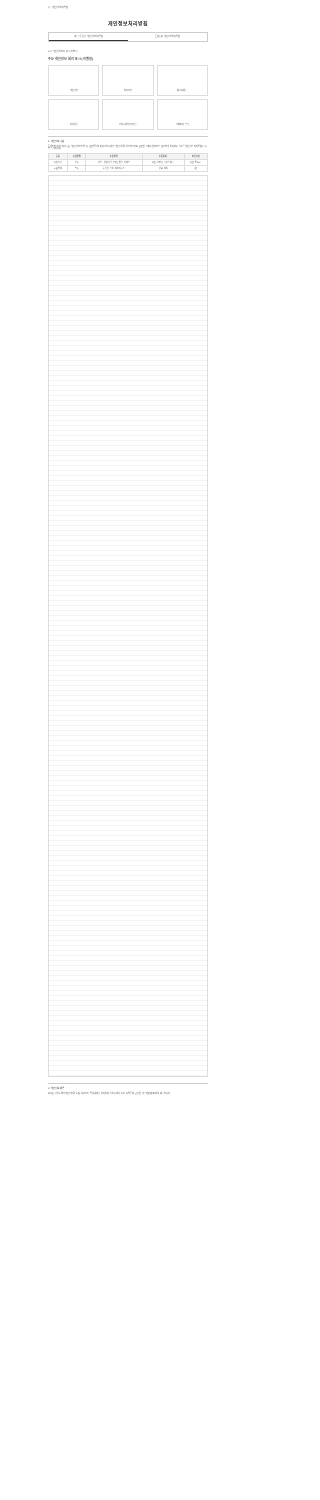홈 › 개인정보처리방침
개인정보처리방침
2차 유통분야 개인정보처리방침 롯데온 외 개인정보처리방침
주요 개인정보 처리 표시(라벨링)
주요 개인정보 처리 표시(라벨링)
개인정보
처리목적
제3자 제공
처리위탁
정보주체의 권리의무
고충처리 부서
1. 개인정보 수집
롯데쇼핑(이하 "회사")는 개인정보 보호법 등 관련 법령에 따라 정보주체의 개인정보를 보호하고 이와 관련한 고충을 신속하고 원활하게 처리할 수 있도록 개인정보 처리방침을 수립·공개합니다.
| 구분 | 수집방법 | 수집항목 | 수집목적 | 보유기간 |
| --- | --- | --- | --- | --- |
| 회원가입 | 필수 | 성명, 생년월일, 휴대폰번호, 이메일 | 회원 식별 및 서비스 제공 | 회원 탈퇴 시 |
| 주문/결제 | 필수 | 수령인 정보, 배송지 주소 | 상품 배송 | 5년 |
2. 개인정보 제공
회사는 정보주체의 개인정보를 수집·이용 목적 범위 내에서 처리하며, 정보주체의 동의 등 법령에 근거한 경우에만 제3자에게 제공합니다.